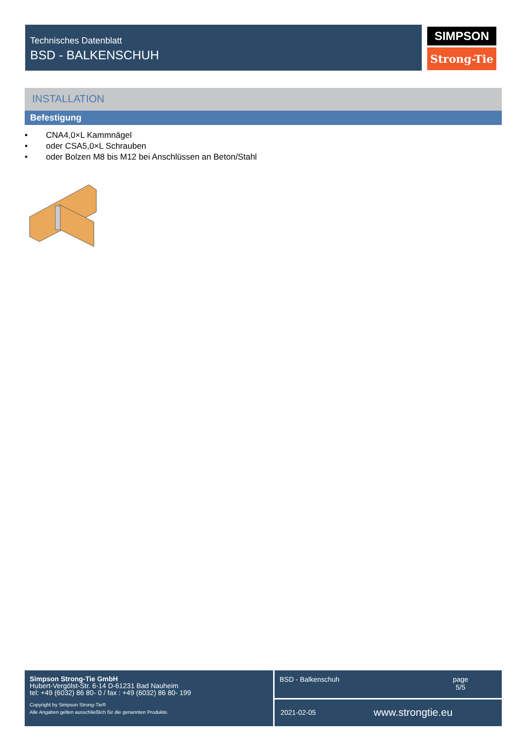Technisches Datenblatt
BSD - BALKENSCHUH
SIMPSON
Strong-Tie
INSTALLATION
Befestigung
• CNA4,0×L Kammnägel
• oder CSA5,0×L Schrauben
• oder Bolzen M8 bis M12 bei Anschlüssen an Beton/Stahl
Simpson Strong-Tie GmbH
Hubert-Vergölst-Str. 6-14 D-61231 Bad Nauheim
tel: +49 (6032) 86 80- 0 / fax : +49 (6032) 86 80- 199
Copyright by Simpson Strong-Tie®
Alle Angaben gelten ausschließlich für die genannten Produkte.
BSD - Balkenschuh page
5/5
2021-02-05
www.strongtie.eu